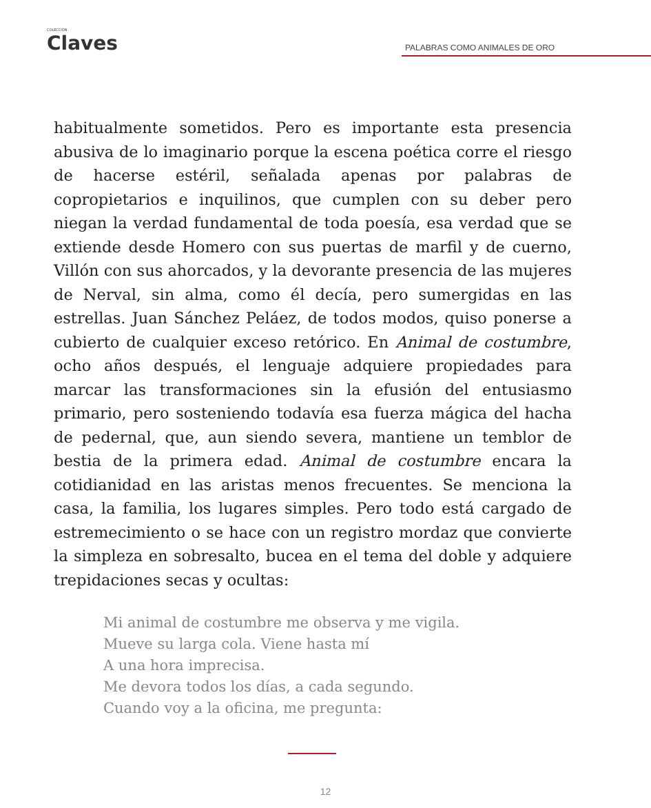COLECCIÓN
Claves
PALABRAS COMO ANIMALES DE ORO
habitualmente sometidos. Pero es importante esta presencia abusiva de lo imaginario porque la escena poética corre el riesgo de hacerse estéril, señalada apenas por palabras de copropietarios e inquilinos, que cumplen con su deber pero niegan la verdad fundamental de toda poesía, esa verdad que se extiende desde Homero con sus puertas de marfil y de cuerno, Villón con sus ahorcados, y la devorante presencia de las mujeres de Nerval, sin alma, como él decía, pero sumergidas en las estrellas. Juan Sánchez Peláez, de todos modos, quiso ponerse a cubierto de cualquier exceso retórico. En Animal de costumbre, ocho años después, el lenguaje adquiere propiedades para marcar las transformaciones sin la efusión del entusiasmo primario, pero sosteniendo todavía esa fuerza mágica del hacha de pedernal, que, aun siendo severa, mantiene un temblor de bestia de la primera edad. Animal de costumbre encara la cotidianidad en las aristas menos frecuentes. Se menciona la casa, la familia, los lugares simples. Pero todo está cargado de estremecimiento o se hace con un registro mordaz que convierte la simpleza en sobresalto, bucea en el tema del doble y adquiere trepidaciones secas y ocultas:
Mi animal de costumbre me observa y me vigila.
Mueve su larga cola. Viene hasta mí
A una hora imprecisa.
Me devora todos los días, a cada segundo.
Cuando voy a la oficina, me pregunta:
12